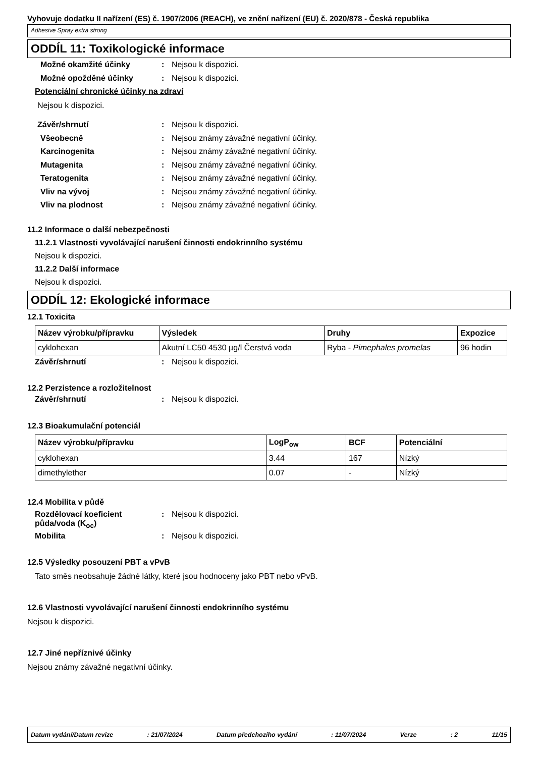Vyhovuje dodatku II nařízení (ES) č. 1907/2006 (REACH), ve znění nařízení (EU) č. 2020/878 - Česká republika
Adhesive Spray extra strong
ODDÍL 11: Toxikologické informace
Možné okamžité účinky: Nejsou k dispozici.
Možné opožděné účinky: Nejsou k dispozici.
Potenciální chronické účinky na zdraví
Nejsou k dispozici.
Závěr/shrnutí: Nejsou k dispozici.
Všeobecně: Nejsou známy závažné negativní účinky.
Karcinogenita: Nejsou známy závažné negativní účinky.
Mutagenita: Nejsou známy závažné negativní účinky.
Teratogenita: Nejsou známy závažné negativní účinky.
Vliv na vývoj: Nejsou známy závažné negativní účinky.
Vliv na plodnost: Nejsou známy závažné negativní účinky.
11.2 Informace o další nebezpečnosti
11.2.1 Vlastnosti vyvolávající narušení činnosti endokrinního systému
Nejsou k dispozici.
11.2.2 Další informace
Nejsou k dispozici.
ODDÍL 12: Ekologické informace
12.1 Toxicita
| Název výrobku/přípravku | Výsledek | Druhy | Expozice |
| --- | --- | --- | --- |
| cyklohexan | Akutní LC50 4530 µg/l Čerstvá voda | Ryba - Pimephales promelas | 96 hodin |
Závěr/shrnutí: Nejsou k dispozici.
12.2 Perzistence a rozložitelnost
Závěr/shrnutí: Nejsou k dispozici.
12.3 Bioakumulační potenciál
| Název výrobku/přípravku | LogP<sub>ow</sub> | BCF | Potenciální |
| --- | --- | --- | --- |
| cyklohexan | 3.44 | 167 | Nízký |
| dimethylether | 0.07 | - | Nízký |
12.4 Mobilita v půdě
Rozdělovací koeficient půda/voda (K<sub>oc</sub>): Nejsou k dispozici.
Mobilita: Nejsou k dispozici.
12.5 Výsledky posouzení PBT a vPvB
Tato směs neobsahuje žádné látky, které jsou hodnoceny jako PBT nebo vPvB.
12.6 Vlastnosti vyvolávající narušení činnosti endokrinního systému
Nejsou k dispozici.
12.7 Jiné nepříznivé účinky
Nejsou známy závažné negativní účinky.
Datum vydání/Datum revize: 21/07/2024 Datum předchozího vydání: 11/07/2024 Verze: 2 11/15